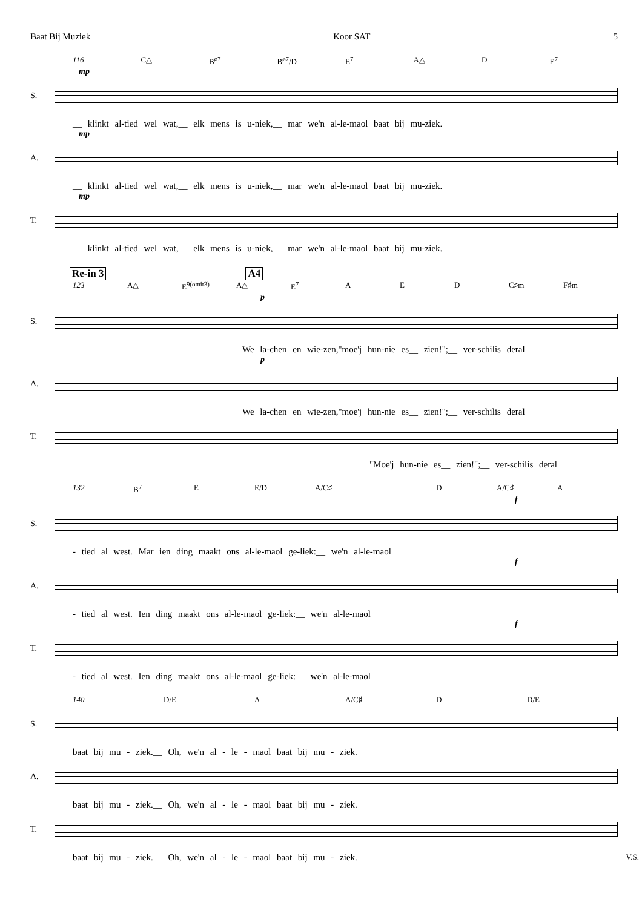Baat Bij Muziek Koor SAT 5
116 C△ B<sup>ø7</sup> B<sup>ø7</sup>/D E<sup>7</sup> A△ D E<sup>7</sup>
mp
S.
__ klinkt al-tied wel wat,__ elk mens is u-niek,__ mar we'n al-le-maol baat bij mu-ziek.
mp
A.
__ klinkt al-tied wel wat,__ elk mens is u-niek,__ mar we'n al-le-maol baat bij mu-ziek.
mp
T.
__ klinkt al-tied wel wat,__ elk mens is u-niek,__ mar we'n al-le-maol baat bij mu-ziek.
Re-in 3 A4
123 A△ E<sup>9(omit3)</sup> A△ E<sup>7</sup> A E D C♯m F♯m
p
S.
We la-chen en wie-zen,"moe'j hun-nie es__ zien!";__ ver-schilis deral
p
A.
We la-chen en wie-zen,"moe'j hun-nie es__ zien!";__ ver-schilis deral
T.
"Moe'j hun-nie es__ zien!";__ ver-schilis deral
132 B<sup>7</sup> E E/D A/C♯ D A/C♯ A
f
S.
- tied al west. Mar ien ding maakt ons al-le-maol ge-liek:__ we'n al-le-maol
f
A.
- tied al west. Ien ding maakt ons al-le-maol ge-liek:__ we'n al-le-maol
f
T.
- tied al west. Ien ding maakt ons al-le-maol ge-liek:__ we'n al-le-maol
140 D/E A A/C♯ D D/E
S.
baat bij mu - ziek.__ Oh, we'n al - le - maol baat bij mu - ziek.
A.
baat bij mu - ziek.__ Oh, we'n al - le - maol baat bij mu - ziek.
T.
baat bij mu - ziek.__ Oh, we'n al - le - maol baat bij mu - ziek. V.S.